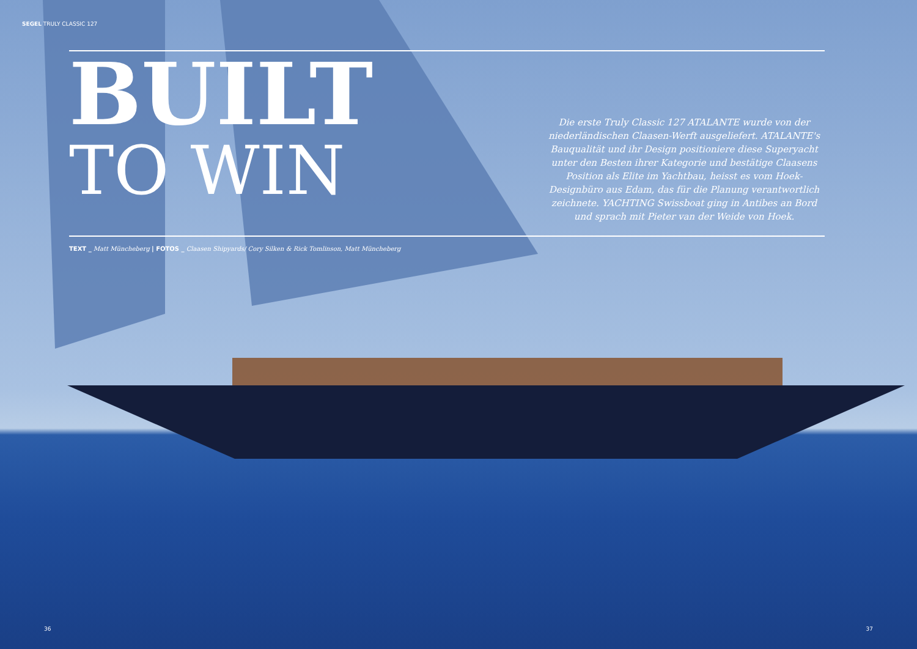SEGEL TRULY CLASSIC 127
BUILT
TO WIN
Die erste Truly Classic 127 ATALANTE wurde von der niederländischen Claasen-Werft ausgeliefert. ATALANTE's Bauqualität und ihr Design positioniere diese Superyacht unter den Besten ihrer Kategorie und bestätige Claasens Position als Elite im Yachtbau, heisst es vom Hoek-Designbüro aus Edam, das für die Planung verantwortlich zeichnete. YACHTING Swissboat ging in Antibes an Bord und sprach mit Pieter van der Weide von Hoek.
TEXT _ Matt Müncheberg | FOTOS _ Claasen Shipyards/ Cory Silken & Rick Tomlinson, Matt Müncheberg
36 37